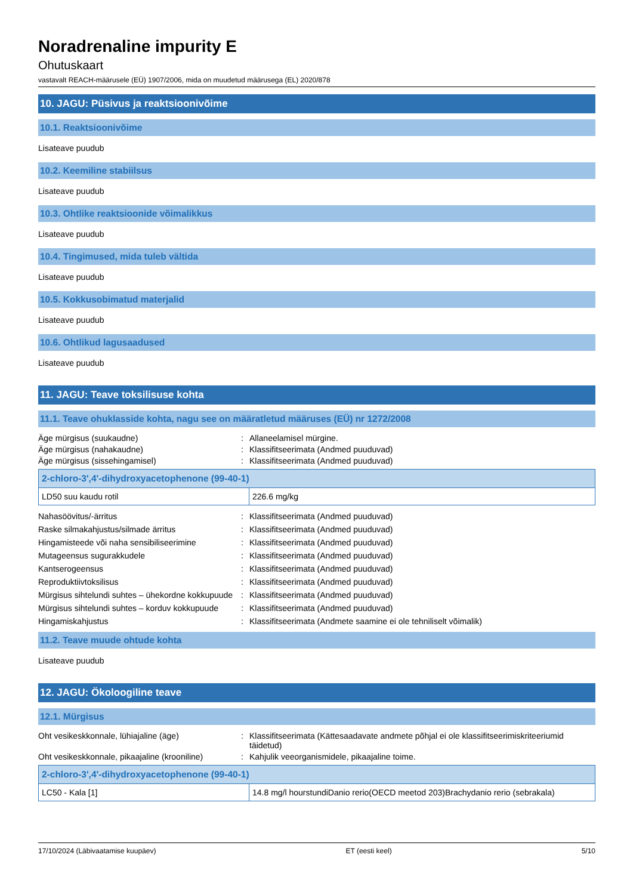Noradrenaline impurity E
Ohutuskaart
vastavalt REACH-määrusele (EÜ) 1907/2006, mida on muudetud määrusega (EL) 2020/878
10. JAGU: Püsivus ja reaktsioonivõime
10.1. Reaktsioonivõime
Lisateave puudub
10.2. Keemiline stabiilsus
Lisateave puudub
10.3. Ohtlike reaktsioonide võimalikkus
Lisateave puudub
10.4. Tingimused, mida tuleb vältida
Lisateave puudub
10.5. Kokkusobimatud materjalid
Lisateave puudub
10.6. Ohtlikud lagusaadused
Lisateave puudub
11. JAGU: Teave toksilisuse kohta
11.1. Teave ohuklasside kohta, nagu see on määratletud määruses (EÜ) nr 1272/2008
Äge mürgisus (suukaudne): Allaneelamisel mürgine. Äge mürgisus (nahakaudne): Klassifitseerimata (Andmed puuduvad) Äge mürgisus (sissehingamisel): Klassifitseerimata (Andmed puuduvad)
| 2-chloro-3',4'-dihydroxyacetophenone (99-40-1) | |
| --- | --- |
| LD50 suu kaudu rotil | 226.6 mg/kg |
Nahasöövitus/-ärritus: Klassifitseerimata (Andmed puuduvad) Raske silmakahjustus/silmade ärritus: Klassifitseerimata (Andmed puuduvad) Hingamisteede või naha sensibiliseerimine: Klassifitseerimata (Andmed puuduvad) Mutageensus sugurakkudele: Klassifitseerimata (Andmed puuduvad) Kantserogeensus: Klassifitseerimata (Andmed puuduvad) Reproduktiivtoksilisus: Klassifitseerimata (Andmed puuduvad) Mürgisus sihtelundi suhtes – ühekordne kokkupuude: Klassifitseerimata (Andmed puuduvad) Mürgisus sihtelundi suhtes – korduv kokkupuude: Klassifitseerimata (Andmed puuduvad) Hingamiskahjustus: Klassifitseerimata (Andmete saamine ei ole tehniliselt võimalik)
11.2. Teave muude ohtude kohta
Lisateave puudub
12. JAGU: Ökoloogiline teave
12.1. Mürgisus
Oht vesikeskkonnale, lühiajaline (äge): Klassifitseerimata (Kättesaadavate andmete põhjal ei ole klassifitseerimiskriteeriumid täidetud) Oht vesikeskkonnale, pikaajaline (krooniline): Kahjulik veeorganismidele, pikaajaline toime.
| 2-chloro-3',4'-dihydroxyacetophenone (99-40-1) | |
| --- | --- |
| LC50 - Kala [1] | 14.8 mg/l hourstundiDanio rerio(OECD meetod 203)Brachydanio rerio (sebrakala) |
17/10/2024 (Läbivaatamise kuupäev) ET (eesti keel) 5/10